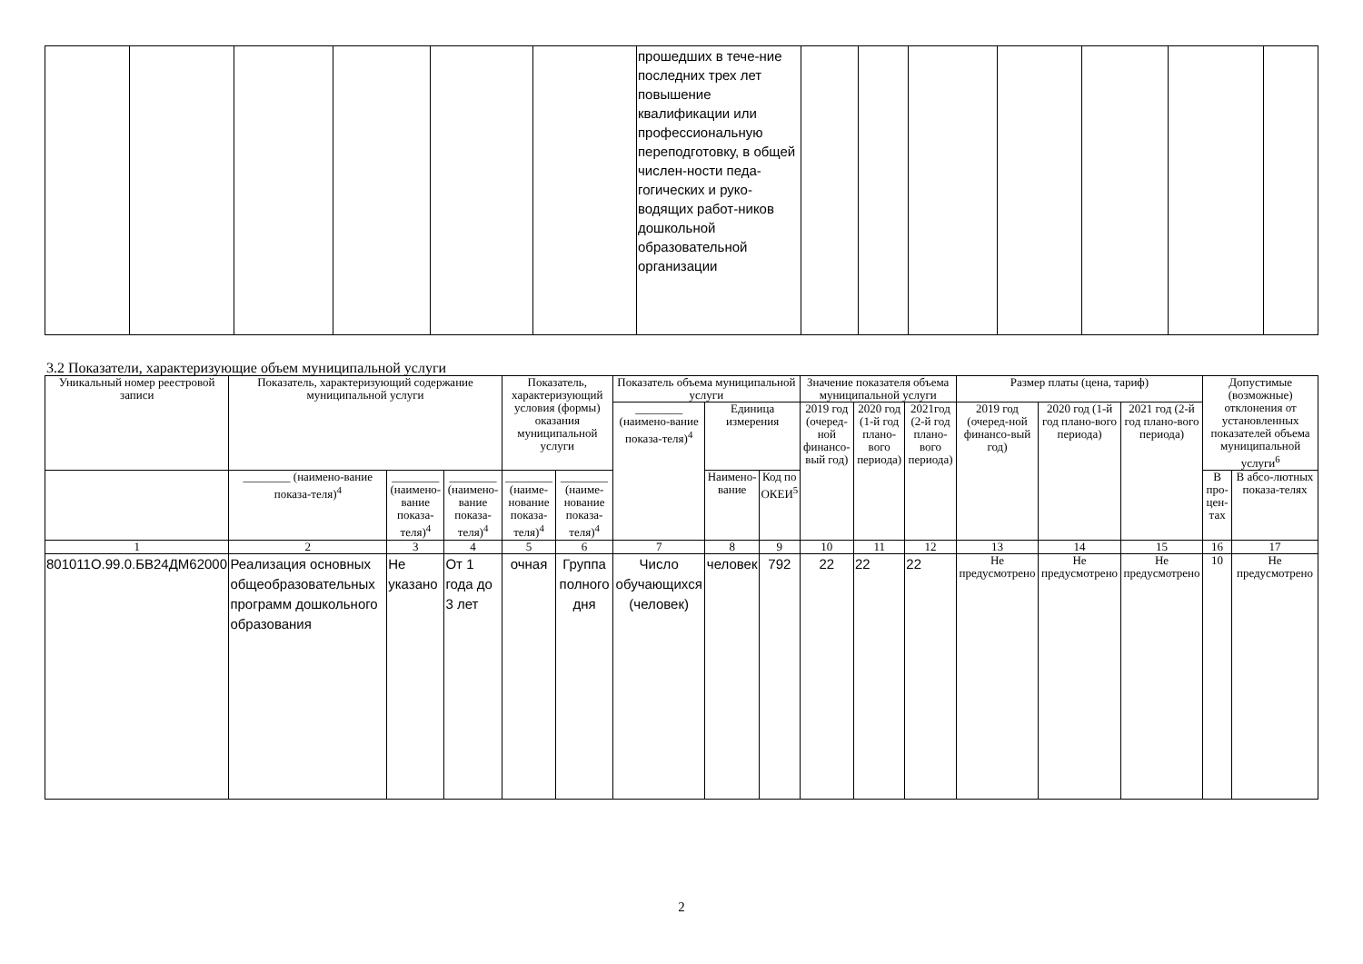| | | | | | | прошедших в тече-ние последних трех лет повышение квалификации или профессиональную переподготовку, в общей числен-ности педа-гогических и руко-водящих работ-ников дошкольной образовательной организации | | | | | | | |
3.2 Показатели, характеризующие объем муниципальной услуги
| Уникальный номер реестровой записи | Показатель, характеризующий содержание муниципальной услуги | | | Показатель, характеризующий условия (формы) оказания муниципальной услуги | | Показатель объема муниципальной услуги | | | Значение показателя объема муниципальной услуги | | | Размер платы (цена, тариф) | | | Допустимые (возможные) отклонения от установленных показателей объема муниципальной услуги<sup>6</sup> | |
| --- | --- | --- | --- | --- | --- | --- | --- | --- | --- | --- | --- | --- | --- | --- | --- | --- |
| | | | | | | ________ (наимено-вание показа-теля)<sup>4</sup> | Единица измерения | | 2019 год (очеред-ной финансо-вый год) | 2020 год (1-й год плано-вого периода) | 2021год (2-й год плано-вого периода) | 2019 год (очеред-ной финансо-вый год) | 2020 год (1-й год плано-вого периода) | 2021 год (2-й год плано-вого периода) | | |
| | ________ (наимено-вание показа-теля)<sup>4</sup> | ________ (наимено-вание показа-теля)<sup>4</sup> | ________ (наимено-вание показа-теля)<sup>4</sup> | ________ (наиме-нование показа-теля)<sup>4</sup> | ________ (наиме-нование показа-теля)<sup>4</sup> | | Наимено-вание | Код по ОКЕИ<sup>5</sup> | | | | | | | В про-цен-тах | В абсо-лютных показа-телях |
| 1 | 2 | 3 | 4 | 5 | 6 | 7 | 8 | 9 | 10 | 11 | 12 | 13 | 14 | 15 | 16 | 17 |
| 801011О.99.0.БВ24ДМ62000 | Реализация основных общеобразовательных программ дошкольного образования | Не указано | От 1 года до 3 лет | очная | Группа полного дня | Число обучающихся (человек) | человек | 792 | 22 | 22 | 22 | Не предусмотрено | Не предусмотрено | Не предусмотрено | 10 | Не предусмотрено |
2